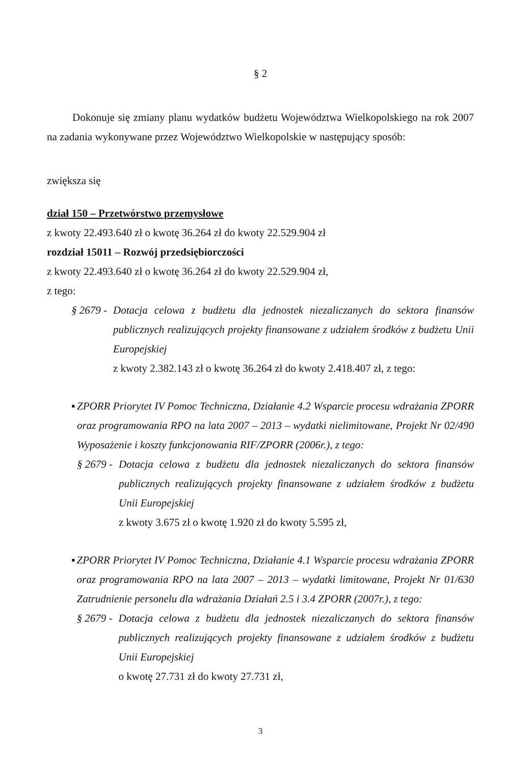§ 2
Dokonuje się zmiany planu wydatków budżetu Województwa Wielkopolskiego na rok 2007 na zadania wykonywane przez Województwo Wielkopolskie w następujący sposób:
zwiększa się
dział 150 – Przetwórstwo przemysłowe
z kwoty 22.493.640 zł o kwotę 36.264 zł do kwoty 22.529.904 zł
rozdział 15011 – Rozwój przedsiębiorczości
z kwoty 22.493.640 zł o kwotę 36.264 zł do kwoty 22.529.904 zł,
z tego:
§ 2679 - Dotacja celowa z budżetu dla jednostek niezaliczanych do sektora finansów publicznych realizujących projekty finansowane z udziałem środków z budżetu Unii Europejskiej
z kwoty 2.382.143 zł o kwotę 36.264 zł do kwoty 2.418.407 zł, z tego:
▪ ZPORR Priorytet IV Pomoc Techniczna, Działanie 4.2 Wsparcie procesu wdrażania ZPORR oraz programowania RPO na lata 2007 – 2013 – wydatki nielimitowane, Projekt Nr 02/490 Wyposażenie i koszty funkcjonowania RIF/ZPORR (2006r.), z tego:
§ 2679 - Dotacja celowa z budżetu dla jednostek niezaliczanych do sektora finansów publicznych realizujących projekty finansowane z udziałem środków z budżetu Unii Europejskiej
z kwoty 3.675 zł o kwotę 1.920 zł do kwoty 5.595 zł,
▪ ZPORR Priorytet IV Pomoc Techniczna, Działanie 4.1 Wsparcie procesu wdrażania ZPORR oraz programowania RPO na lata 2007 – 2013 – wydatki limitowane, Projekt Nr 01/630 Zatrudnienie personelu dla wdrażania Działań 2.5 i 3.4 ZPORR (2007r.), z tego:
§ 2679 - Dotacja celowa z budżetu dla jednostek niezaliczanych do sektora finansów publicznych realizujących projekty finansowane z udziałem środków z budżetu Unii Europejskiej
o kwotę 27.731 zł do kwoty 27.731 zł,
3